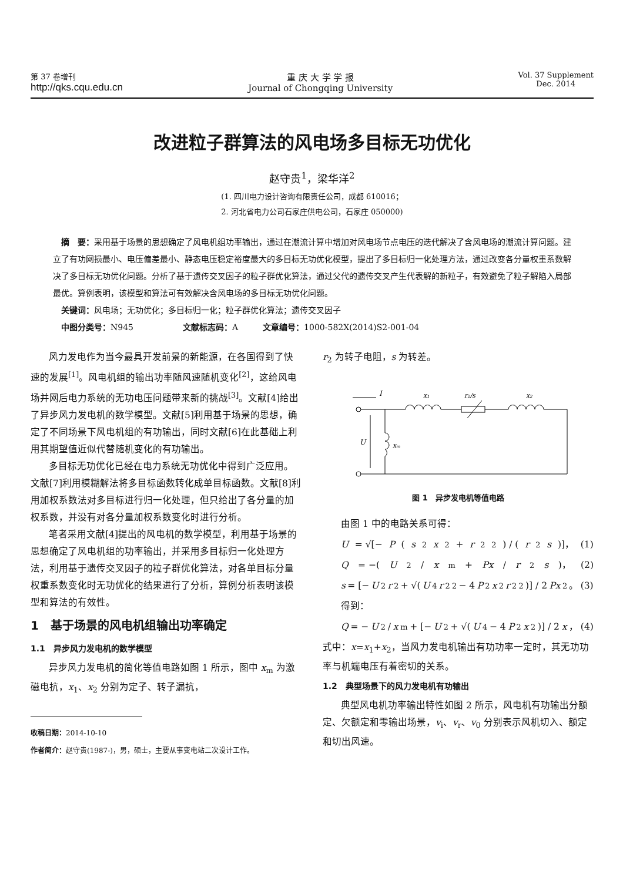第 37 卷增刊
http://qks.cqu.edu.cn
重 庆 大 学 学 报
Journal of Chongqing University
Vol. 37 Supplement
Dec. 2014
改进粒子群算法的风电场多目标无功优化
赵守贵<sup>1</sup>，梁华洋<sup>2</sup>
(1. 四川电力设计咨询有限责任公司，成都 610016；
2. 河北省电力公司石家庄供电公司，石家庄 050000)
　摘　要：采用基于场景的思想确定了风电机组功率输出，通过在潮流计算中增加对风电场节点电压的迭代解决了含风电场的潮流计算问题。建立了有功网损最小、电压偏差最小、静态电压稳定裕度最大的多目标无功优化模型，提出了多目标归一化处理方法，通过改变各分量权重系数解决了多目标无功优化问题。分析了基于遗传交叉因子的粒子群优化算法，通过父代的遗传交叉产生代表解的新粒子，有效避免了粒子解陷入局部最优。算例表明，该模型和算法可有效解决含风电场的多目标无功优化问题。
　关键词：风电场；无功优化；多目标归一化；粒子群优化算法；遗传交叉因子
　中图分类号：N945　　　　　　文献标志码：A　　　文章编号：1000-582X(2014)S2-001-04
风力发电作为当今最具开发前景的新能源，在各国得到了快速的发展<sup>[1]</sup>。风电机组的输出功率随风速随机变化<sup>[2]</sup>，这给风电场并网后电力系统的无功电压问题带来新的挑战<sup>[3]</sup>。文献[4]给出了异步风力发电机的数学模型。文献[5]利用基于场景的思想，确定了不同场景下风电机组的有功输出，同时文献[6]在此基础上利用其期望值近似代替随机变化的有功输出。
多目标无功优化已经在电力系统无功优化中得到广泛应用。文献[7]利用模糊解法将多目标函数转化成单目标函数。文献[8]利用加权系数法对多目标进行归一化处理，但只给出了各分量的加权系数，并没有对各分量加权系数变化时进行分析。
笔者采用文献[4]提出的风电机的数学模型，利用基于场景的思想确定了风电机组的功率输出，并采用多目标归一化处理方法，利用基于遗传交叉因子的粒子群优化算法，对各单目标分量权重系数变化时无功优化的结果进行了分析，算例分析表明该模型和算法的有效性。
1　基于场景的风电机组输出功率确定
1.1　异步风力发电机的数学模型
异步风力发电机的简化等值电路如图 1 所示，图中 x<sub>m</sub> 为激磁电抗，x<sub>1</sub>、x<sub>2</sub> 分别为定子、转子漏抗，
收稿日期：2014-10-10
作者简介：赵守贵(1987-)，男，硕士，主要从事变电站二次设计工作。
r<sub>2</sub> 为转子电阻，s 为转差。
I
x₁
r₂/s
x₂
U
xₘ
图 1　异步发电机等值电路
由图 1 中的电路关系可得：
U = √[− P (s<sup>2</sup> x<sup>2</sup> + r<sub>2</sub><sup>2</sup>) / (r<sub>2</sub> s)]， (1)
Q = −(U<sup>2</sup>/ x<sub>m</sub> + Px / r<sub>2</sub> s)， (2)
s = [− U<sup>2</sup> r<sub>2</sub> + √(U<sup>4</sup> r<sub>2</sub><sup>2</sup> − 4 P<sup>2</sup> x<sup>2</sup> r<sub>2</sub><sup>2</sup>)] / 2 Px<sup>2</sup>。 (3)
得到：
Q = − U<sup>2</sup>/ x<sub>m</sub> + [− U<sup>2</sup> + √(U<sup>4</sup> − 4 P<sup>2</sup> x<sup>2</sup>)] / 2 x ， (4)
式中：x=x<sub>1</sub>+x<sub>2</sub>，当风力发电机输出有功功率一定时，其无功功率与机端电压有着密切的关系。
1.2　典型场景下的风力发电机有功输出
典型风电机功率输出特性如图 2 所示，风电机有功输出分额定、欠额定和零输出场景，v<sub>i</sub>、v<sub>r</sub>、v<sub>0</sub> 分别表示风机切入、额定和切出风速。